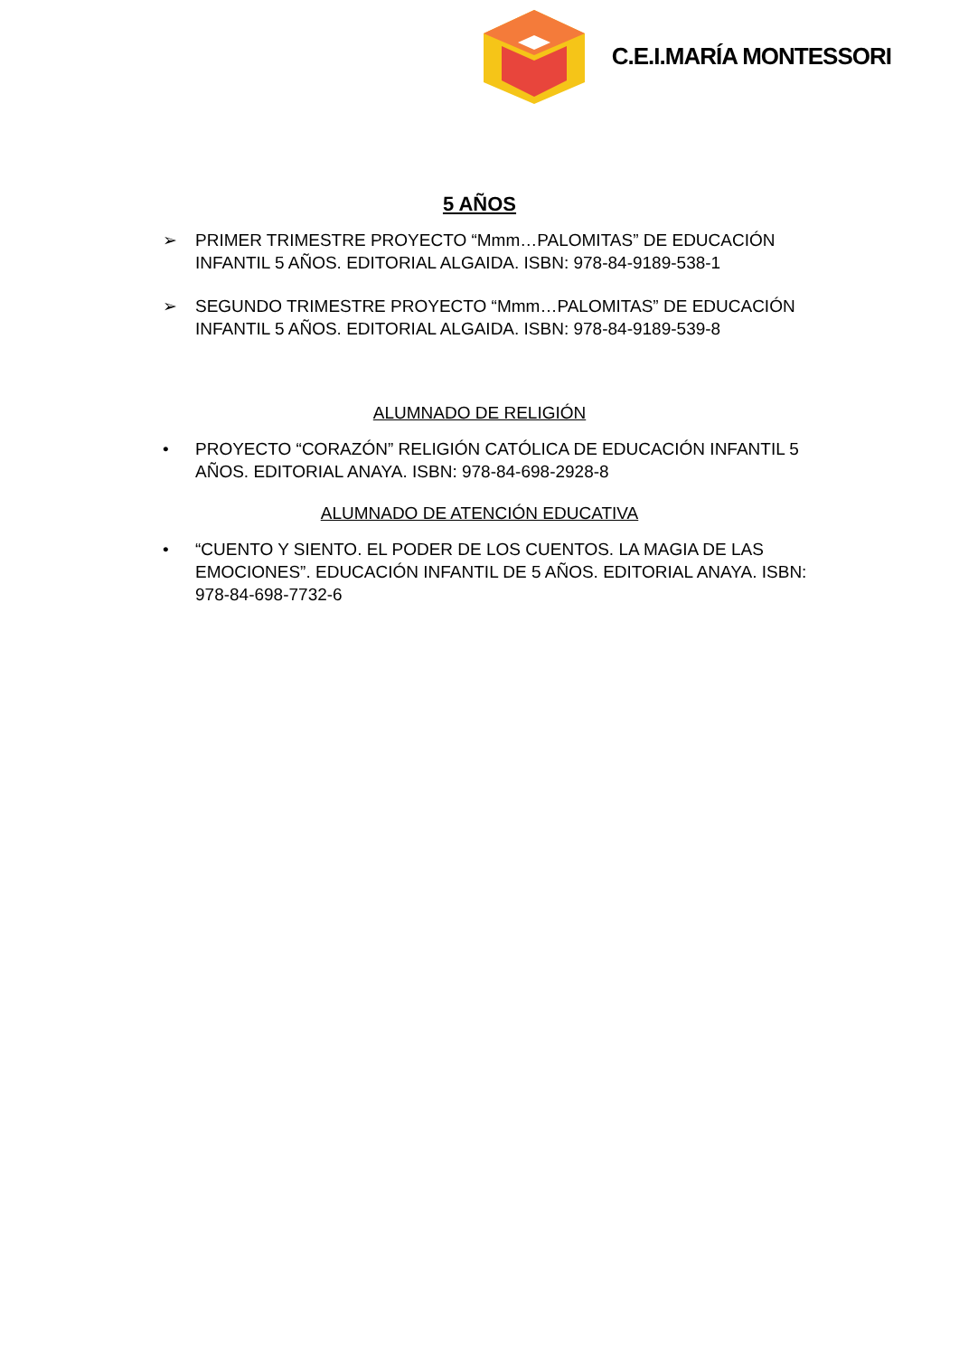C.E.I.MARÍA MONTESSORI
5 AÑOS
➢ PRIMER TRIMESTRE PROYECTO “Mmm…PALOMITAS” DE EDUCACIÓN INFANTIL 5 AÑOS. EDITORIAL ALGAIDA. ISBN: 978-84-9189-538-1
➢ SEGUNDO TRIMESTRE PROYECTO “Mmm…PALOMITAS” DE EDUCACIÓN INFANTIL 5 AÑOS. EDITORIAL ALGAIDA. ISBN: 978-84-9189-539-8
ALUMNADO DE RELIGIÓN
• PROYECTO “CORAZÓN” RELIGIÓN CATÓLICA DE EDUCACIÓN INFANTIL 5 AÑOS. EDITORIAL ANAYA. ISBN: 978-84-698-2928-8
ALUMNADO DE ATENCIÓN EDUCATIVA
• “CUENTO Y SIENTO. EL PODER DE LOS CUENTOS. LA MAGIA DE LAS EMOCIONES”. EDUCACIÓN INFANTIL DE 5 AÑOS. EDITORIAL ANAYA. ISBN: 978-84-698-7732-6